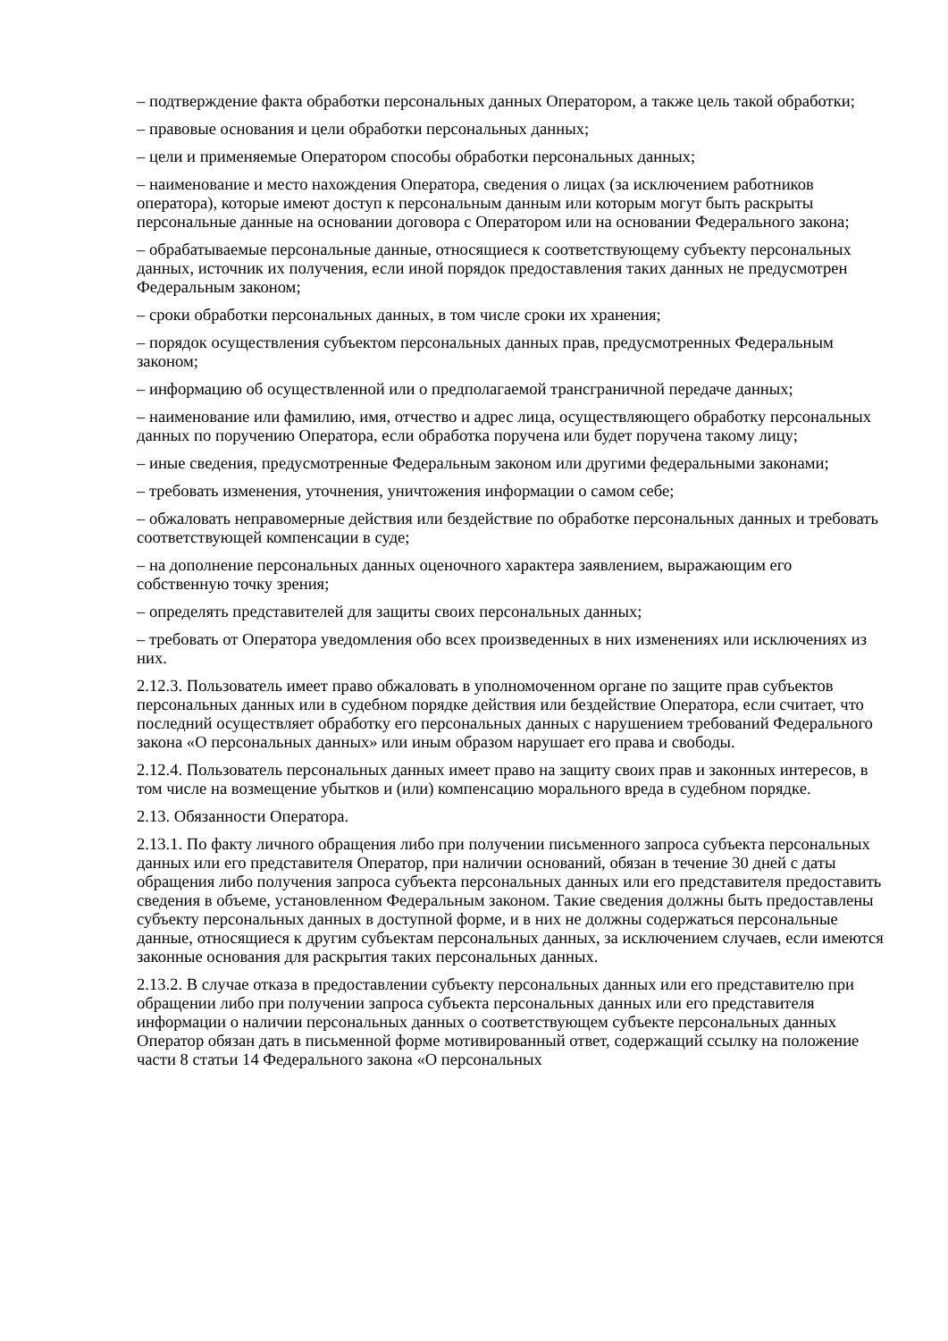– подтверждение факта обработки персональных данных Оператором, а также цель такой обработки;
– правовые основания и цели обработки персональных данных;
– цели и применяемые Оператором способы обработки персональных данных;
– наименование и место нахождения Оператора, сведения о лицах (за исключением работников оператора), которые имеют доступ к персональным данным или которым могут быть раскрыты персональные данные на основании договора с Оператором или на основании Федерального закона;
– обрабатываемые персональные данные, относящиеся к соответствующему субъекту персональных данных, источник их получения, если иной порядок предоставления таких данных не предусмотрен Федеральным законом;
– сроки обработки персональных данных, в том числе сроки их хранения;
– порядок осуществления субъектом персональных данных прав, предусмотренных Федеральным законом;
– информацию об осуществленной или о предполагаемой трансграничной передаче данных;
– наименование или фамилию, имя, отчество и адрес лица, осуществляющего обработку персональных данных по поручению Оператора, если обработка поручена или будет поручена такому лицу;
– иные сведения, предусмотренные Федеральным законом или другими федеральными законами;
– требовать изменения, уточнения, уничтожения информации о самом себе;
– обжаловать неправомерные действия или бездействие по обработке персональных данных и требовать соответствующей компенсации в суде;
– на дополнение персональных данных оценочного характера заявлением, выражающим его собственную точку зрения;
– определять представителей для защиты своих персональных данных;
– требовать от Оператора уведомления обо всех произведенных в них изменениях или исключениях из них.
2.12.3. Пользователь имеет право обжаловать в уполномоченном органе по защите прав субъектов персональных данных или в судебном порядке действия или бездействие Оператора, если считает, что последний осуществляет обработку его персональных данных с нарушением требований Федерального закона «О персональных данных» или иным образом нарушает его права и свободы.
2.12.4. Пользователь персональных данных имеет право на защиту своих прав и законных интересов, в том числе на возмещение убытков и (или) компенсацию морального вреда в судебном порядке.
2.13. Обязанности Оператора.
2.13.1. По факту личного обращения либо при получении письменного запроса субъекта персональных данных или его представителя Оператор, при наличии оснований, обязан в течение 30 дней с даты обращения либо получения запроса субъекта персональных данных или его представителя предоставить сведения в объеме, установленном Федеральным законом. Такие сведения должны быть предоставлены субъекту персональных данных в доступной форме, и в них не должны содержаться персональные данные, относящиеся к другим субъектам персональных данных, за исключением случаев, если имеются законные основания для раскрытия таких персональных данных.
2.13.2. В случае отказа в предоставлении субъекту персональных данных или его представителю при обращении либо при получении запроса субъекта персональных данных или его представителя информации о наличии персональных данных о соответствующем субъекте персональных данных Оператор обязан дать в письменной форме мотивированный ответ, содержащий ссылку на положение части 8 статьи 14 Федерального закона «О персональных